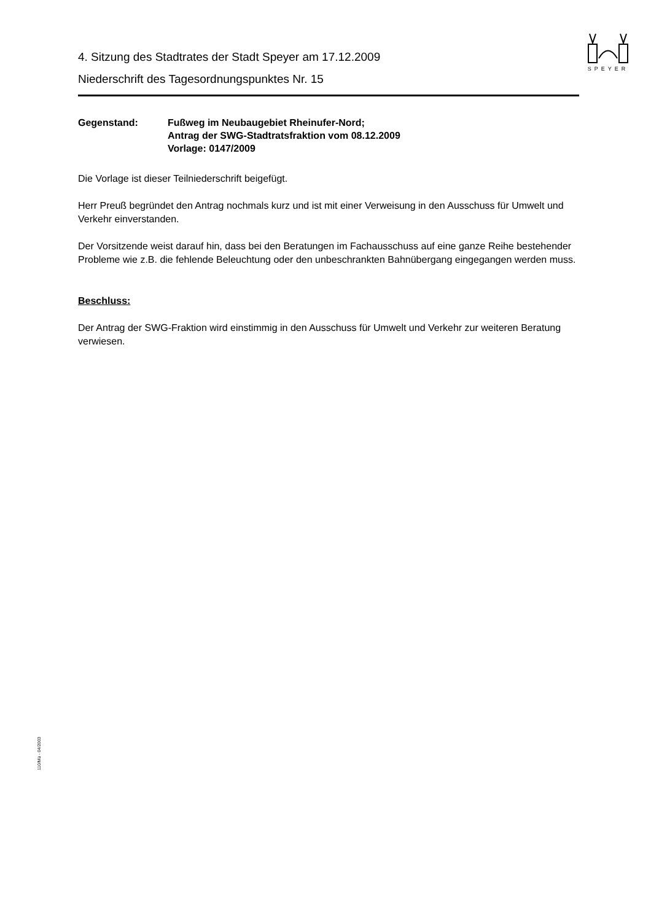SPEYER
4. Sitzung des Stadtrates der Stadt Speyer am 17.12.2009
Niederschrift des Tagesordnungspunktes Nr. 15
Gegenstand: Fußweg im Neubaugebiet Rheinufer-Nord;
Antrag der SWG-Stadtratsfraktion vom 08.12.2009
Vorlage: 0147/2009
Die Vorlage ist dieser Teilniederschrift beigefügt.
Herr Preuß begründet den Antrag nochmals kurz und ist mit einer Verweisung in den Ausschuss für Umwelt und Verkehr einverstanden.
Der Vorsitzende weist darauf hin, dass bei den Beratungen im Fachausschuss auf eine ganze Reihe bestehender Probleme wie z.B. die fehlende Beleuchtung oder den unbeschrankten Bahnübergang eingegangen werden muss.
Beschluss:
Der Antrag der SWG-Fraktion wird einstimmig in den Ausschuss für Umwelt und Verkehr zur weiteren Beratung verwiesen.
110/Mü - 04/2003